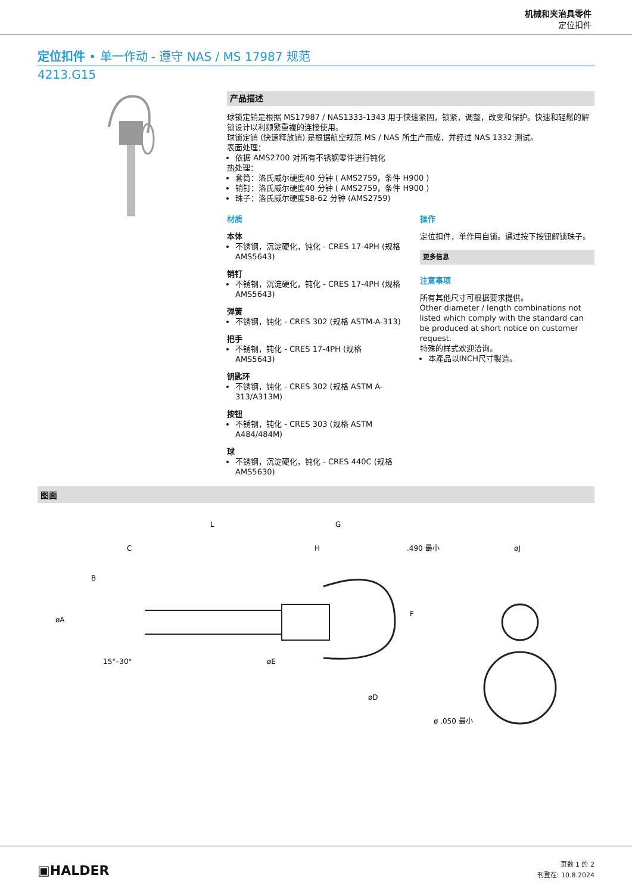机械和夹治具零件
定位扣件
定位扣件 • 单一作动 - 遵守 NAS / MS 17987 规范
4213.G15
产品描述
球锁定销是根据 MS17987 / NAS1333-1343 用于快速紧固，锁紧，调整，改变和保护。快速和轻鬆的解锁设计以利频繁重複的连接使用。
球锁定销 (快速释放销) 是根据航空规范 MS / NAS 所生产而成，并经过 NAS 1332 测试。
表面处理：
依据 AMS2700 对所有不锈钢零件进行钝化
热处理：
套筒：洛氏威尔硬度40 分钟 ( AMS2759，条件 H900 )
销钉：洛氏威尔硬度40 分钟 ( AMS2759，条件 H900 )
珠子：洛氏威尔硬度58-62 分钟 (AMS2759)
材质
本体
不锈钢，沉淀硬化，钝化 - CRES 17-4PH (规格 AMS5643)
销钉
不锈钢，沉淀硬化，钝化 - CRES 17-4PH (规格 AMS5643)
弹簧
不锈钢，钝化 - CRES 302 (规格 ASTM-A-313)
把手
不锈钢，钝化 - CRES 17-4PH (规格 AMS5643)
钥匙环
不锈钢，钝化 - CRES 302 (规格 ASTM A-313/A313M)
按钮
不锈钢，钝化 - CRES 303 (规格 ASTM A484/484M)
球
不锈钢，沉淀硬化，钝化 - CRES 440C (规格 AMS5630)
操作
定位扣件，单作用自锁。通过按下按钮解锁珠子。
更多信息
注意事项
所有其他尺寸可根据要求提供。
Other diameter / length combinations not listed which comply with the standard can be produced at short notice on customer request.
特殊的样式欢迎洽询。
本產品以INCH尺寸製造。
图面
L
G
C
H
.490 最小
øA
B
øE
øD
F
øJ
15°–30°
ø .050 最小
▣HALDER
页数 1 的 2
刊登在: 10.8.2024